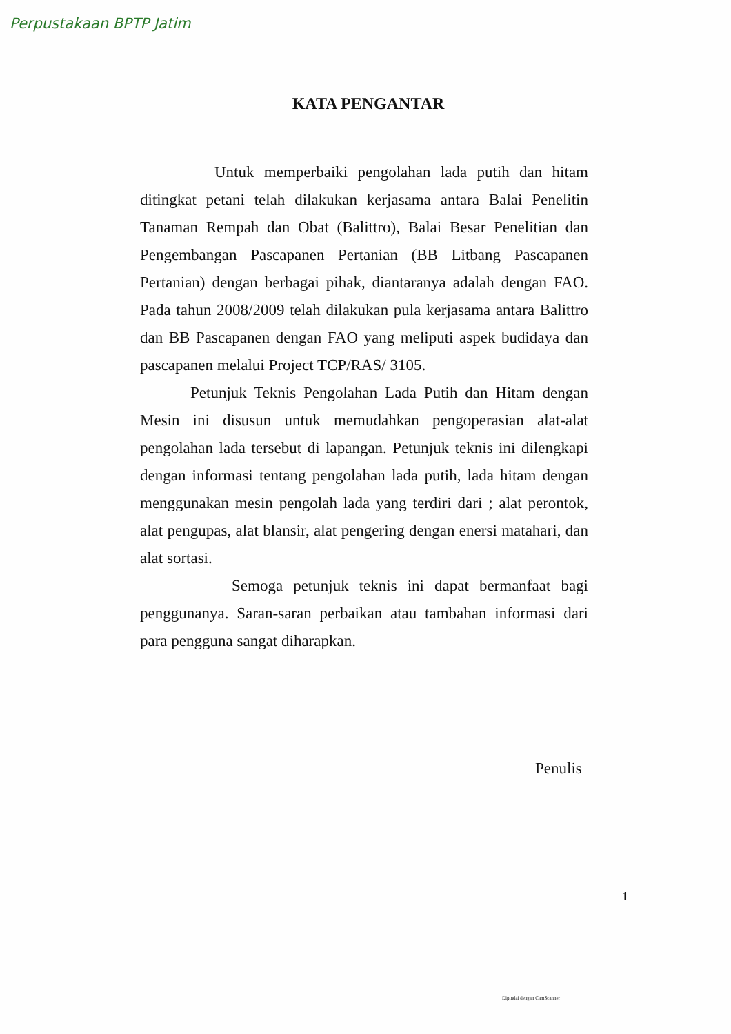Perpustakaan BPTP Jatim
KATA PENGANTAR
Untuk memperbaiki pengolahan lada putih dan hitam ditingkat petani telah dilakukan kerjasama antara Balai Penelitin Tanaman Rempah dan Obat (Balittro), Balai Besar Penelitian dan Pengembangan Pascapanen Pertanian (BB Litbang Pascapanen Pertanian) dengan berbagai pihak, diantaranya adalah dengan FAO. Pada tahun 2008/2009 telah dilakukan pula kerjasama antara Balittro dan BB Pascapanen dengan FAO yang meliputi aspek budidaya dan pascapanen melalui Project TCP/RAS/ 3105.
Petunjuk Teknis Pengolahan Lada Putih dan Hitam dengan Mesin ini disusun untuk memudahkan pengoperasian alat-alat pengolahan lada tersebut di lapangan. Petunjuk teknis ini dilengkapi dengan informasi tentang pengolahan lada putih, lada hitam dengan menggunakan mesin pengolah lada yang terdiri dari ; alat perontok, alat pengupas, alat blansir, alat pengering dengan enersi matahari, dan alat sortasi.
Semoga petunjuk teknis ini dapat bermanfaat bagi penggunanya. Saran-saran perbaikan atau tambahan informasi dari para pengguna sangat diharapkan.
Penulis
1
Dipindai dengan CamScanner